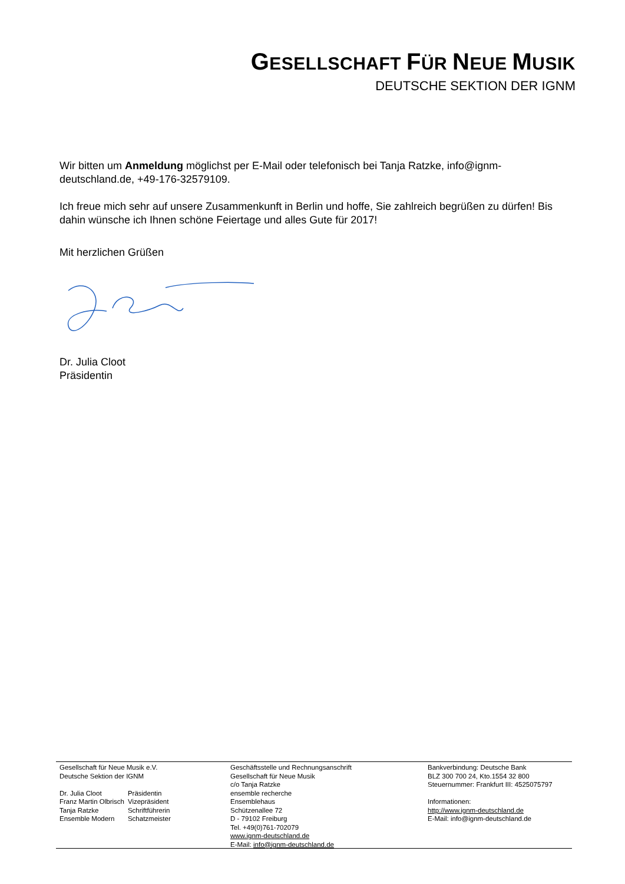GESELLSCHAFT FÜR NEUE MUSIK
DEUTSCHE SEKTION DER IGNM
Wir bitten um Anmeldung möglichst per E-Mail oder telefonisch bei Tanja Ratzke, info@ignm-deutschland.de, +49-176-32579109.
Ich freue mich sehr auf unsere Zusammenkunft in Berlin und hoffe, Sie zahlreich begrüßen zu dürfen! Bis dahin wünsche ich Ihnen schöne Feiertage und alles Gute für 2017!
Mit herzlichen Grüßen
Dr. Julia Cloot
Präsidentin
Gesellschaft für Neue Musik e.V.
Deutsche Sektion der IGNM
| Dr. Julia Cloot | Präsidentin |
| Franz Martin Olbrisch | Vizepräsident |
| Tanja Ratzke | Schriftführerin |
| Ensemble Modern | Schatzmeister |
Geschäftsstelle und Rechnungsanschrift
Gesellschaft für Neue Musik
c/o Tanja Ratzke
ensemble recherche
Ensemblehaus
Schützenallee 72
D - 79102 Freiburg
Tel. +49(0)761-702079
www.ignm-deutschland.de
E-Mail: info@ignm-deutschland.de
Bankverbindung: Deutsche Bank
BLZ 300 700 24, Kto.1554 32 800
Steuernummer: Frankfurt III: 4525075797
Informationen:
http://www.ignm-deutschland.de
E-Mail: info@ignm-deutschland.de